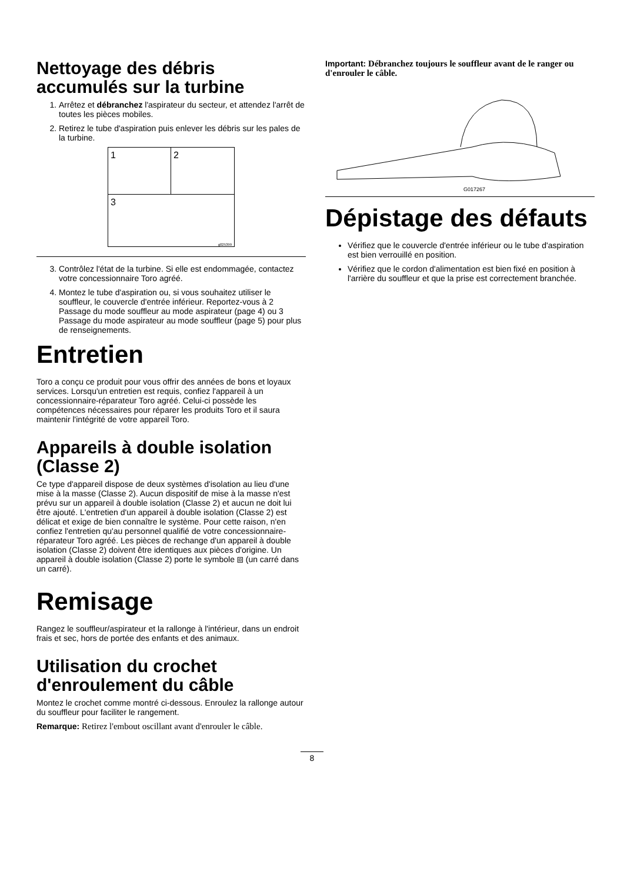Nettoyage des débris accumulés sur la turbine
1. Arrêtez et débranchez l'aspirateur du secteur, et attendez l'arrêt de toutes les pièces mobiles.
2. Retirez le tube d'aspiration puis enlever les débris sur les pales de la turbine.
1
2
3
g025399
3. Contrôlez l'état de la turbine. Si elle est endommagée, contactez votre concessionnaire Toro agréé.
4. Montez le tube d'aspiration ou, si vous souhaitez utiliser le souffleur, le couvercle d'entrée inférieur. Reportez-vous à 2 Passage du mode souffleur au mode aspirateur (page 4) ou 3 Passage du mode aspirateur au mode souffleur (page 5) pour plus de renseignements.
Entretien
Toro a conçu ce produit pour vous offrir des années de bons et loyaux services. Lorsqu'un entretien est requis, confiez l'appareil à un concessionnaire-réparateur Toro agréé. Celui-ci possède les compétences nécessaires pour réparer les produits Toro et il saura maintenir l'intégrité de votre appareil Toro.
Appareils à double isolation (Classe 2)
Ce type d'appareil dispose de deux systèmes d'isolation au lieu d'une mise à la masse (Classe 2). Aucun dispositif de mise à la masse n'est prévu sur un appareil à double isolation (Classe 2) et aucun ne doit lui être ajouté. L'entretien d'un appareil à double isolation (Classe 2) est délicat et exige de bien connaître le système. Pour cette raison, n'en confiez l'entretien qu'au personnel qualifié de votre concessionnaire-réparateur Toro agréé. Les pièces de rechange d'un appareil à double isolation (Classe 2) doivent être identiques aux pièces d'origine. Un appareil à double isolation (Classe 2) porte le symbole ⧈ (un carré dans un carré).
Remisage
Rangez le souffleur/aspirateur et la rallonge à l'intérieur, dans un endroit frais et sec, hors de portée des enfants et des animaux.
Utilisation du crochet d'enroulement du câble
Montez le crochet comme montré ci-dessous. Enroulez la rallonge autour du souffleur pour faciliter le rangement.
Remarque: Retirez l'embout oscillant avant d'enrouler le câble.
Important: Débranchez toujours le souffleur avant de le ranger ou d'enrouler le câble.
G017267
Dépistage des défauts
Vérifiez que le couvercle d'entrée inférieur ou le tube d'aspiration est bien verrouillé en position.
Vérifiez que le cordon d'alimentation est bien fixé en position à l'arrière du souffleur et que la prise est correctement branchée.
8